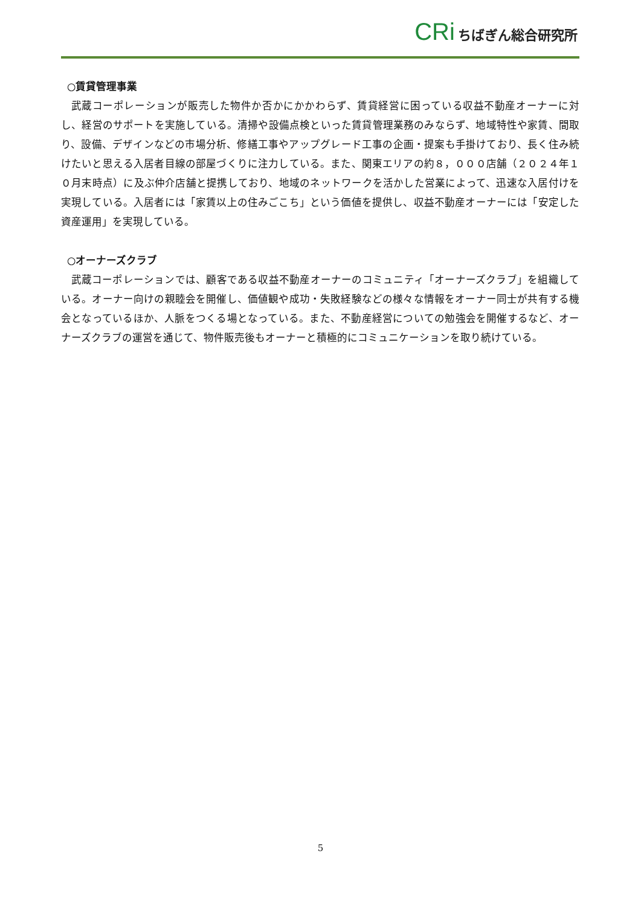CRi ちばぎん総合研究所
○賃貸管理事業
武蔵コーポレーションが販売した物件か否かにかかわらず、賃貸経営に困っている収益不動産オーナーに対し、経営のサポートを実施している。清掃や設備点検といった賃貸管理業務のみならず、地域特性や家賃、間取り、設備、デザインなどの市場分析、修繕工事やアップグレード工事の企画・提案も手掛けており、長く住み続けたいと思える入居者目線の部屋づくりに注力している。また、関東エリアの約８，０００店舗（２０２４年１０月末時点）に及ぶ仲介店舗と提携しており、地域のネットワークを活かした営業によって、迅速な入居付けを実現している。入居者には「家賃以上の住みごこち」という価値を提供し、収益不動産オーナーには「安定した資産運用」を実現している。
○オーナーズクラブ
武蔵コーポレーションでは、顧客である収益不動産オーナーのコミュニティ「オーナーズクラブ」を組織している。オーナー向けの親睦会を開催し、価値観や成功・失敗経験などの様々な情報をオーナー同士が共有する機会となっているほか、人脈をつくる場となっている。また、不動産経営についての勉強会を開催するなど、オーナーズクラブの運営を通じて、物件販売後もオーナーと積極的にコミュニケーションを取り続けている。
5